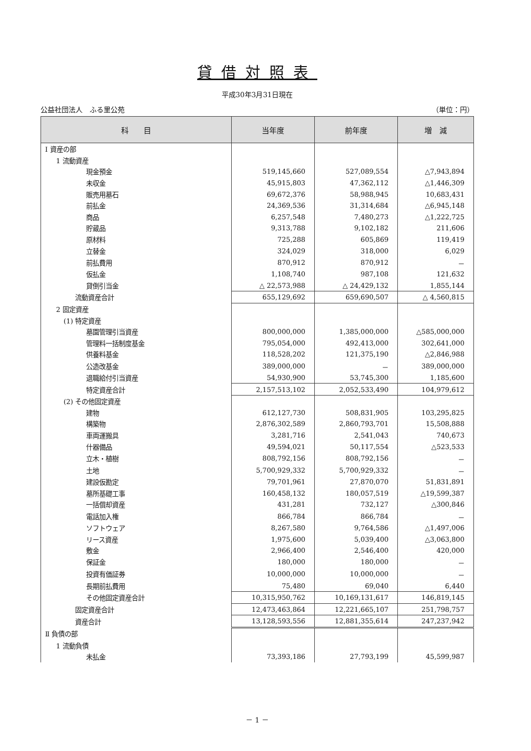貸借対照表
平成30年3月31日現在
公益社団法人　ふる里公苑 （単位：円）
| 科 目 | 当年度 | 前年度 | 増 減 |
| --- | --- | --- | --- |
| Ⅰ 資産の部 | | | |
| 1 流動資産 | | | |
| 現金預金 | 519,145,660 | 527,089,554 | △7,943,894 |
| 未収金 | 45,915,803 | 47,362,112 | △1,446,309 |
| 販売用墓石 | 69,672,376 | 58,988,945 | 10,683,431 |
| 前払金 | 24,369,536 | 31,314,684 | △6,945,148 |
| 商品 | 6,257,548 | 7,480,273 | △1,222,725 |
| 貯蔵品 | 9,313,788 | 9,102,182 | 211,606 |
| 原材料 | 725,288 | 605,869 | 119,419 |
| 立替金 | 324,029 | 318,000 | 6,029 |
| 前払費用 | 870,912 | 870,912 | － |
| 仮払金 | 1,108,740 | 987,108 | 121,632 |
| 貸倒引当金 | △ 22,573,988 | △ 24,429,132 | 1,855,144 |
| 流動資産合計 | 655,129,692 | 659,690,507 | △ 4,560,815 |
| 2 固定資産 | | | |
| (1) 特定資産 | | | |
| 墓園管理引当資産 | 800,000,000 | 1,385,000,000 | △585,000,000 |
| 管理料一括制度基金 | 795,054,000 | 492,413,000 | 302,641,000 |
| 供養料基金 | 118,528,202 | 121,375,190 | △2,846,988 |
| 公造改基金 | 389,000,000 | － | 389,000,000 |
| 退職給付引当資産 | 54,930,900 | 53,745,300 | 1,185,600 |
| 特定資産合計 | 2,157,513,102 | 2,052,533,490 | 104,979,612 |
| (2) その他固定資産 | | | |
| 建物 | 612,127,730 | 508,831,905 | 103,295,825 |
| 構築物 | 2,876,302,589 | 2,860,793,701 | 15,508,888 |
| 車両運搬具 | 3,281,716 | 2,541,043 | 740,673 |
| 什器備品 | 49,594,021 | 50,117,554 | △523,533 |
| 立木・植樹 | 808,792,156 | 808,792,156 | － |
| 土地 | 5,700,929,332 | 5,700,929,332 | － |
| 建設仮勘定 | 79,701,961 | 27,870,070 | 51,831,891 |
| 墓所基礎工事 | 160,458,132 | 180,057,519 | △19,599,387 |
| 一括償却資産 | 431,281 | 732,127 | △300,846 |
| 電話加入権 | 866,784 | 866,784 | － |
| ソフトウェア | 8,267,580 | 9,764,586 | △1,497,006 |
| リース資産 | 1,975,600 | 5,039,400 | △3,063,800 |
| 敷金 | 2,966,400 | 2,546,400 | 420,000 |
| 保証金 | 180,000 | 180,000 | － |
| 投資有価証券 | 10,000,000 | 10,000,000 | － |
| 長期前払費用 | 75,480 | 69,040 | 6,440 |
| その他固定資産合計 | 10,315,950,762 | 10,169,131,617 | 146,819,145 |
| 固定資産合計 | 12,473,463,864 | 12,221,665,107 | 251,798,757 |
| 資産合計 | 13,128,593,556 | 12,881,355,614 | 247,237,942 |
| Ⅱ 負債の部 | | | |
| 1 流動負債 | | | |
| 未払金 | 73,393,186 | 27,793,199 | 45,599,987 |
－ 1 －